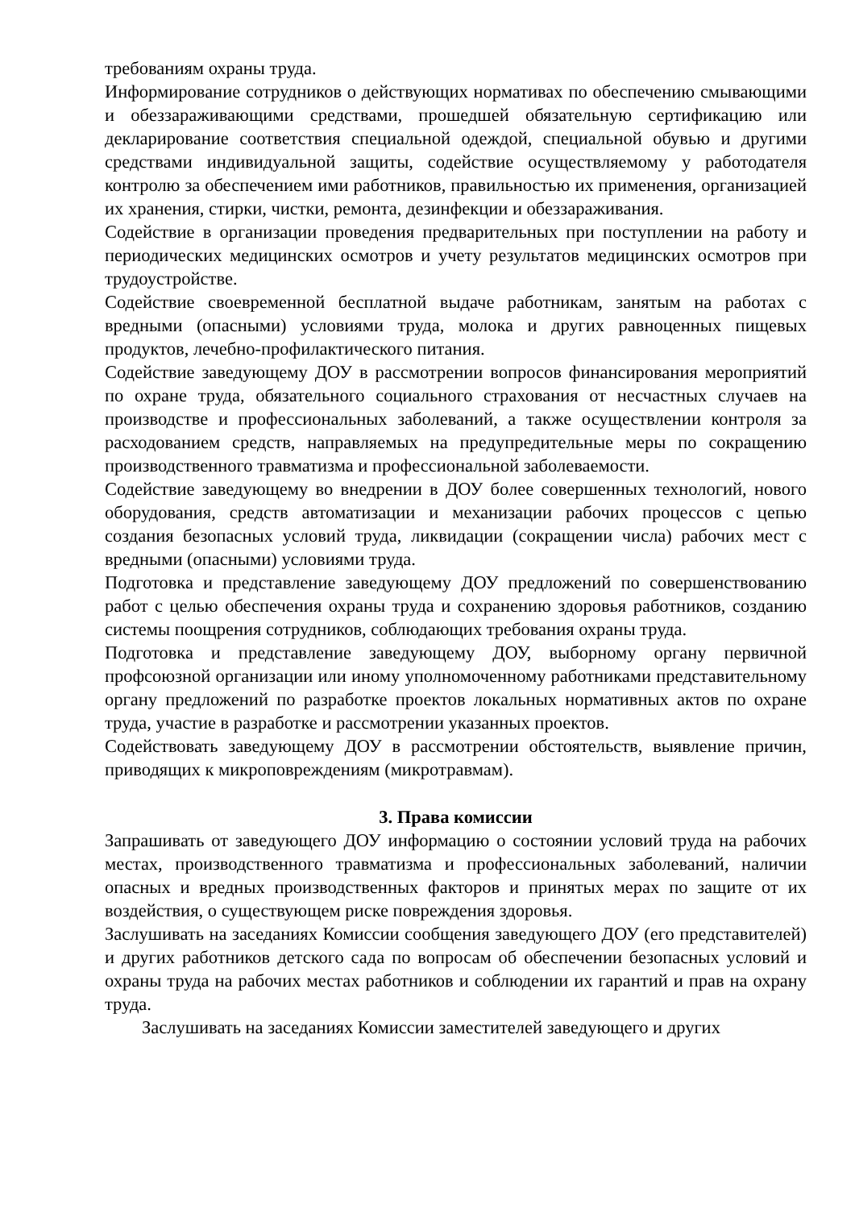требованиям охраны труда.
Информирование сотрудников о действующих нормативах по обеспечению смывающими и обеззараживающими средствами, прошедшей обязательную сертификацию или декларирование соответствия специальной одеждой, специальной обувью и другими средствами индивидуальной защиты, содействие осуществляемому у работодателя контролю за обеспечением ими работников, правильностью их применения, организацией их хранения, стирки, чистки, ремонта, дезинфекции и обеззараживания.
Содействие в организации проведения предварительных при поступлении на работу и периодических медицинских осмотров и учету результатов медицинских осмотров при трудоустройстве.
Содействие своевременной бесплатной выдаче работникам, занятым на работах с вредными (опасными) условиями труда, молока и других равноценных пищевых продуктов, лечебно-профилактического питания.
Содействие заведующему ДОУ в рассмотрении вопросов финансирования мероприятий по охране труда, обязательного социального страхования от несчастных случаев на производстве и профессиональных заболеваний, а также осуществлении контроля за расходованием средств, направляемых на предупредительные меры по сокращению производственного травматизма и профессиональной заболеваемости.
Содействие заведующему во внедрении в ДОУ более совершенных технологий, нового оборудования, средств автоматизации и механизации рабочих процессов с цепью создания безопасных условий труда, ликвидации (сокращении числа) рабочих мест с вредными (опасными) условиями труда.
Подготовка и представление заведующему ДОУ предложений по совершенствованию работ с целью обеспечения охраны труда и сохранению здоровья работников, созданию системы поощрения сотрудников, соблюдающих требования охраны труда.
Подготовка и представление заведующему ДОУ, выборному органу первичной профсоюзной организации или иному уполномоченному работниками представительному органу предложений по разработке проектов локальных нормативных актов по охране труда, участие в разработке и рассмотрении указанных проектов.
Содействовать заведующему ДОУ в рассмотрении обстоятельств, выявление причин, приводящих к микроповреждениям (микротравмам).
3. Права комиссии
Запрашивать от заведующего ДОУ информацию о состоянии условий труда на рабочих местах, производственного травматизма и профессиональных заболеваний, наличии опасных и вредных производственных факторов и принятых мерах по защите от их воздействия, о существующем риске повреждения здоровья.
Заслушивать на заседаниях Комиссии сообщения заведующего ДОУ (его представителей) и других работников детского сада по вопросам об обеспечении безопасных условий и охраны труда на рабочих местах работников и соблюдении их гарантий и прав на охрану труда.
Заслушивать на заседаниях Комиссии заместителей заведующего и других